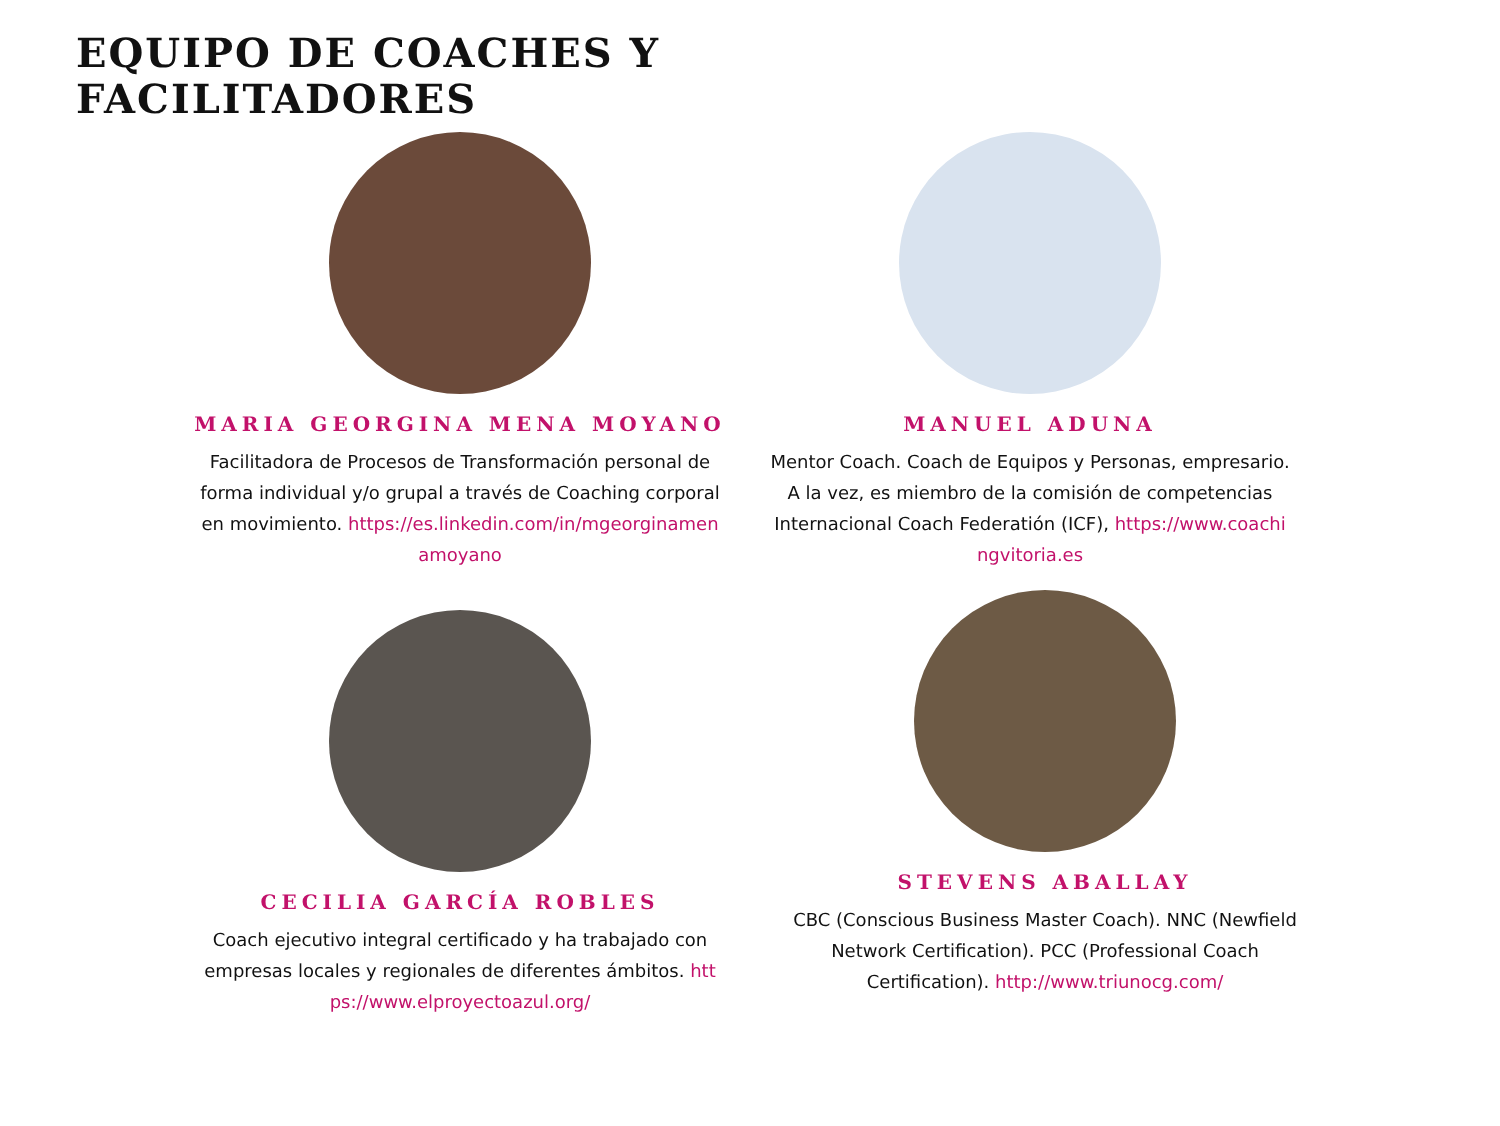EQUIPO DE COACHES Y
FACILITADORES
MARIA GEORGINA MENA MOYANO
Facilitadora de Procesos de Transformación personal de forma individual y/o grupal a través de Coaching corporal en movimiento. https://es.linkedin.com/in/mgeorginamenamoyano
MANUEL ADUNA
Mentor Coach. Coach de Equipos y Personas, empresario. A la vez, es miembro de la comisión de competencias Internacional Coach Federatión (ICF), https://www.coachingvitoria.es
CECILIA GARCÍA ROBLES
Coach ejecutivo integral certificado y ha trabajado con empresas locales y regionales de diferentes ámbitos. https://www.elproyectoazul.org/
STEVENS ABALLAY
CBC (Conscious Business Master Coach). NNC (Newfield Network Certification). PCC (Professional Coach Certification). http://www.triunocg.com/